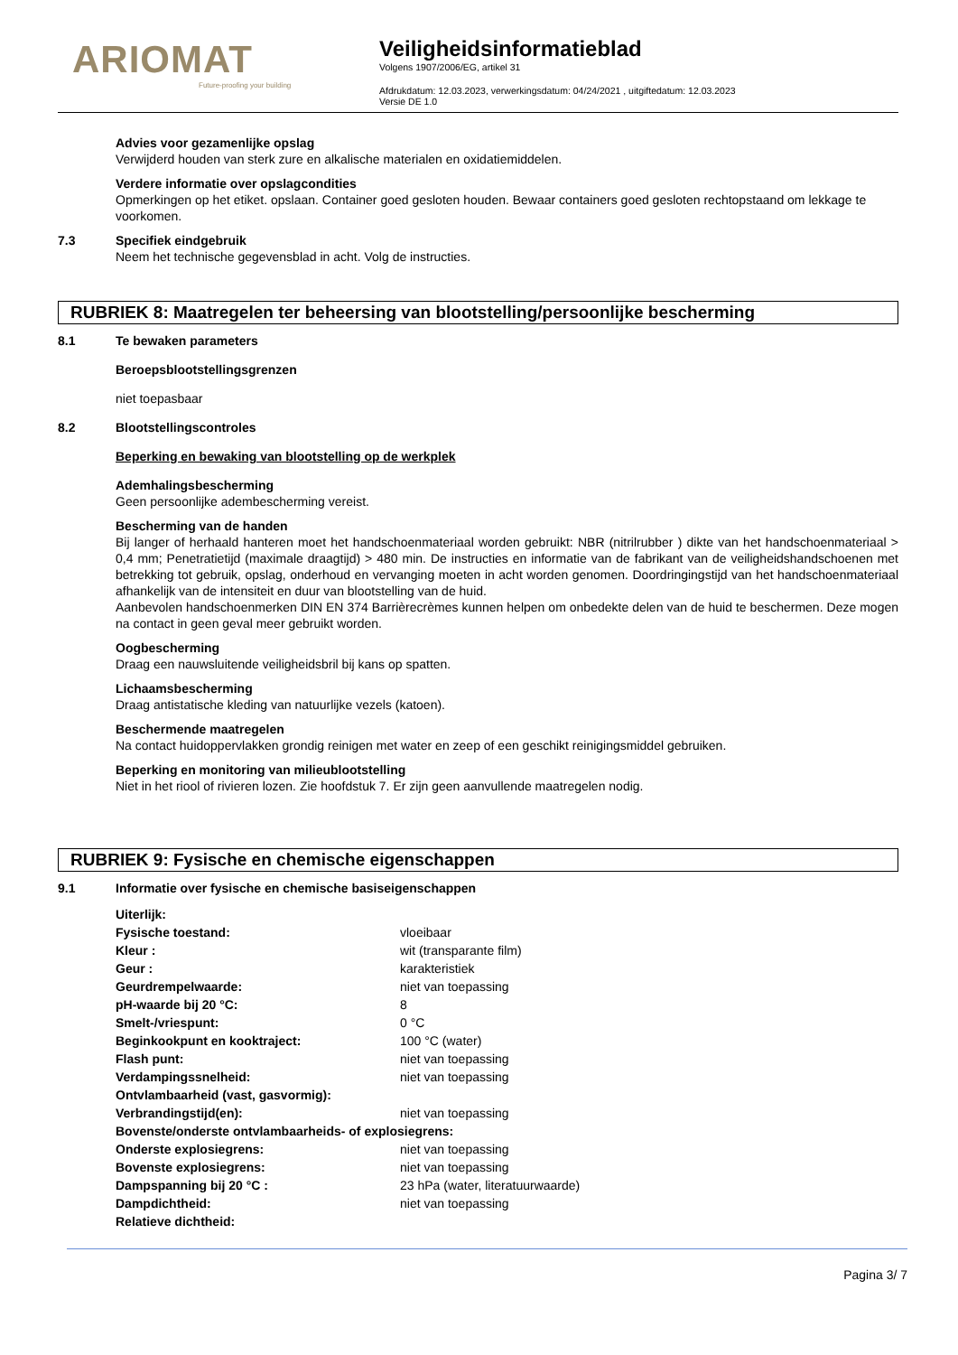ARIOMAT
Future-proofing your building
Veiligheidsinformatieblad
Volgens 1907/2006/EG, artikel 31
Afdrukdatum: 12.03.2023, verwerkingsdatum: 04/24/2021 , uitgiftedatum: 12.03.2023
Versie DE 1.0
Advies voor gezamenlijke opslag
Verwijderd houden van sterk zure en alkalische materialen en oxidatiemiddelen.
Verdere informatie over opslagcondities
Opmerkingen op het etiket. opslaan. Container goed gesloten houden. Bewaar containers goed gesloten rechtopstaand om lekkage te voorkomen.
7.3 Specifiek eindgebruik
Neem het technische gegevensblad in acht. Volg de instructies.
RUBRIEK 8: Maatregelen ter beheersing van blootstelling/persoonlijke bescherming
8.1 Te bewaken parameters
Beroepsblootstellingsgrenzen
niet toepasbaar
8.2 Blootstellingscontroles
Beperking en bewaking van blootstelling op de werkplek
Ademhalingsbescherming
Geen persoonlijke adembescherming vereist.
Bescherming van de handen
Bij langer of herhaald hanteren moet het handschoenmateriaal worden gebruikt: NBR (nitrilrubber ) dikte van het handschoenmateriaal > 0,4 mm; Penetratietijd (maximale draagtijd) > 480 min. De instructies en informatie van de fabrikant van de veiligheidshandschoenen met betrekking tot gebruik, opslag, onderhoud en vervanging moeten in acht worden genomen. Doordringingstijd van het handschoenmateriaal afhankelijk van de intensiteit en duur van blootstelling van de huid.
Aanbevolen handschoenmerken DIN EN 374 Barrièrecrèmes kunnen helpen om onbedekte delen van de huid te beschermen. Deze mogen na contact in geen geval meer gebruikt worden.
Oogbescherming
Draag een nauwsluitende veiligheidsbril bij kans op spatten.
Lichaamsbescherming
Draag antistatische kleding van natuurlijke vezels (katoen).
Beschermende maatregelen
Na contact huidoppervlakken grondig reinigen met water en zeep of een geschikt reinigingsmiddel gebruiken.
Beperking en monitoring van milieublootstelling
Niet in het riool of rivieren lozen. Zie hoofdstuk 7. Er zijn geen aanvullende maatregelen nodig.
RUBRIEK 9: Fysische en chemische eigenschappen
9.1 Informatie over fysische en chemische basiseigenschappen
| Uiterlijk: | |
| Fysische toestand: | vloeibaar |
| Kleur : | wit (transparante film) |
| Geur : | karakteristiek |
| Geurdrempelwaarde: | niet van toepassing |
| pH-waarde bij 20 °C: | 8 |
| Smelt-/vriespunt: | 0 °C |
| Beginkookpunt en kooktraject: | 100 °C (water) |
| Flash punt: | niet van toepassing |
| Verdampingssnelheid: | niet van toepassing |
| Ontvlambaarheid (vast, gasvormig): | |
| Verbrandingstijd(en): | niet van toepassing |
| Bovenste/onderste ontvlambaarheids- of explosiegrens: | |
| Onderste explosiegrens: | niet van toepassing |
| Bovenste explosiegrens: | niet van toepassing |
| Dampspanning bij 20 °C : | 23 hPa (water, literatuurwaarde) |
| Dampdichtheid: | niet van toepassing |
| Relatieve dichtheid: | |
Pagina 3/ 7